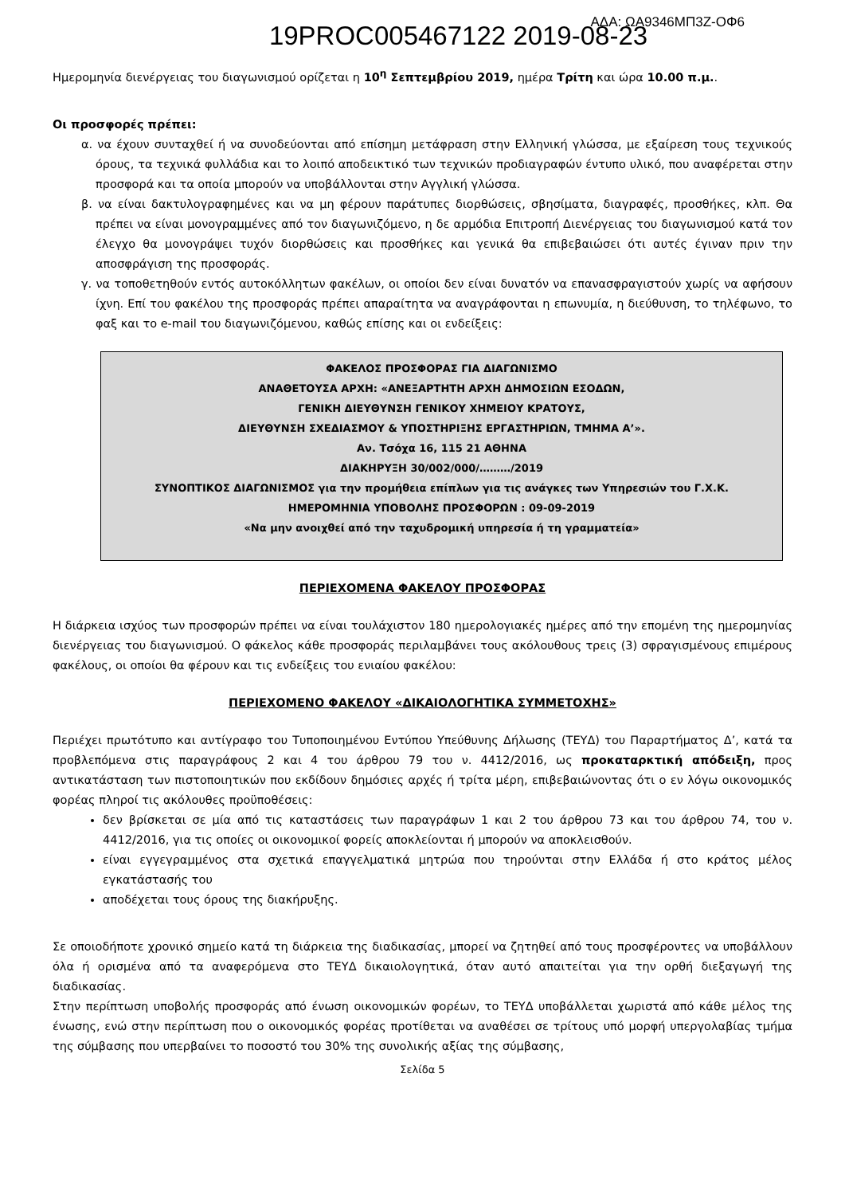19PROC005467122 2019-08-23
ΑΔΑ: ΩΑ9346ΜΠ3Ζ-ΟΦ6
Ημερομηνία διενέργειας του διαγωνισμού ορίζεται η 10<sup>η</sup> Σεπτεμβρίου 2019, ημέρα Τρίτη και ώρα 10.00 π.μ..
Οι προσφορές πρέπει:
α. να έχουν συνταχθεί ή να συνοδεύονται από επίσημη μετάφραση στην Ελληνική γλώσσα, με εξαίρεση τους τεχνικούς όρους, τα τεχνικά φυλλάδια και το λοιπό αποδεικτικό των τεχνικών προδιαγραφών έντυπο υλικό, που αναφέρεται στην προσφορά και τα οποία μπορούν να υποβάλλονται στην Αγγλική γλώσσα.
β. να είναι δακτυλογραφημένες και να μη φέρουν παράτυπες διορθώσεις, σβησίματα, διαγραφές, προσθήκες, κλπ. Θα πρέπει να είναι μονογραμμένες από τον διαγωνιζόμενο, η δε αρμόδια Επιτροπή Διενέργειας του διαγωνισμού κατά τον έλεγχο θα μονογράψει τυχόν διορθώσεις και προσθήκες και γενικά θα επιβεβαιώσει ότι αυτές έγιναν πριν την αποσφράγιση της προσφοράς.
γ. να τοποθετηθούν εντός αυτοκόλλητων φακέλων, οι οποίοι δεν είναι δυνατόν να επανασφραγιστούν χωρίς να αφήσουν ίχνη. Επί του φακέλου της προσφοράς πρέπει απαραίτητα να αναγράφονται η επωνυμία, η διεύθυνση, το τηλέφωνο, το φαξ και το e-mail του διαγωνιζόμενου, καθώς επίσης και οι ενδείξεις:
ΦΑΚΕΛΟΣ ΠΡΟΣΦΟΡΑΣ ΓΙΑ ΔΙΑΓΩΝΙΣΜΟ
ΑΝΑΘΕΤΟΥΣΑ ΑΡΧΗ: «ΑΝΕΞΑΡΤΗΤΗ ΑΡΧΗ ΔΗΜΟΣΙΩΝ ΕΣΟΔΩΝ,
ΓΕΝΙΚΗ ΔΙΕΥΘΥΝΣΗ ΓΕΝΙΚΟΥ ΧΗΜΕΙΟΥ ΚΡΑΤΟΥΣ,
ΔΙΕΥΘΥΝΣΗ ΣΧΕΔΙΑΣΜΟΥ & ΥΠΟΣΤΗΡΙΞΗΣ ΕΡΓΑΣΤΗΡΙΩΝ, ΤΜΗΜΑ Α’».
Αν. Τσόχα 16, 115 21 ΑΘΗΝΑ
ΔΙΑΚΗΡΥΞΗ 30/002/000/………/2019
ΣΥΝΟΠΤΙΚΟΣ ΔΙΑΓΩΝΙΣΜΟΣ για την προμήθεια επίπλων για τις ανάγκες των Υπηρεσιών του Γ.Χ.Κ.
ΗΜΕΡΟΜΗΝΙΑ ΥΠΟΒΟΛΗΣ ΠΡΟΣΦΟΡΩΝ : 09-09-2019
«Να μην ανοιχθεί από την ταχυδρομική υπηρεσία ή τη γραμματεία»
ΠΕΡΙΕΧΟΜΕΝΑ ΦΑΚΕΛΟΥ ΠΡΟΣΦΟΡΑΣ
Η διάρκεια ισχύος των προσφορών πρέπει να είναι τουλάχιστον 180 ημερολογιακές ημέρες από την επομένη της ημερομηνίας διενέργειας του διαγωνισμού. Ο φάκελος κάθε προσφοράς περιλαμβάνει τους ακόλουθους τρεις (3) σφραγισμένους επιμέρους φακέλους, οι οποίοι θα φέρουν και τις ενδείξεις του ενιαίου φακέλου:
ΠΕΡΙΕΧΟΜΕΝΟ ΦΑΚΕΛΟΥ «ΔΙΚΑΙΟΛΟΓΗΤΙΚΑ ΣΥΜΜΕΤΟΧΗΣ»
Περιέχει πρωτότυπο και αντίγραφο του Τυποποιημένου Εντύπου Υπεύθυνης Δήλωσης (ΤΕΥΔ) του Παραρτήματος Δ’, κατά τα προβλεπόμενα στις παραγράφους 2 και 4 του άρθρου 79 του ν. 4412/2016, ως προκαταρκτική απόδειξη, προς αντικατάσταση των πιστοποιητικών που εκδίδουν δημόσιες αρχές ή τρίτα μέρη, επιβεβαιώνοντας ότι ο εν λόγω οικονομικός φορέας πληροί τις ακόλουθες προϋποθέσεις:
δεν βρίσκεται σε μία από τις καταστάσεις των παραγράφων 1 και 2 του άρθρου 73 και του άρθρου 74, του ν. 4412/2016, για τις οποίες οι οικονομικοί φορείς αποκλείονται ή μπορούν να αποκλεισθούν.
είναι εγγεγραμμένος στα σχετικά επαγγελματικά μητρώα που τηρούνται στην Ελλάδα ή στο κράτος μέλος εγκατάστασής του
αποδέχεται τους όρους της διακήρυξης.
Σε οποιοδήποτε χρονικό σημείο κατά τη διάρκεια της διαδικασίας, μπορεί να ζητηθεί από τους προσφέροντες να υποβάλλουν όλα ή ορισμένα από τα αναφερόμενα στο ΤΕΥΔ δικαιολογητικά, όταν αυτό απαιτείται για την ορθή διεξαγωγή της διαδικασίας.
Στην περίπτωση υποβολής προσφοράς από ένωση οικονομικών φορέων, το ΤΕΥΔ υποβάλλεται χωριστά από κάθε μέλος της ένωσης, ενώ στην περίπτωση που ο οικονομικός φορέας προτίθεται να αναθέσει σε τρίτους υπό μορφή υπεργολαβίας τμήμα της σύμβασης που υπερβαίνει το ποσοστό του 30% της συνολικής αξίας της σύμβασης,
Σελίδα 5